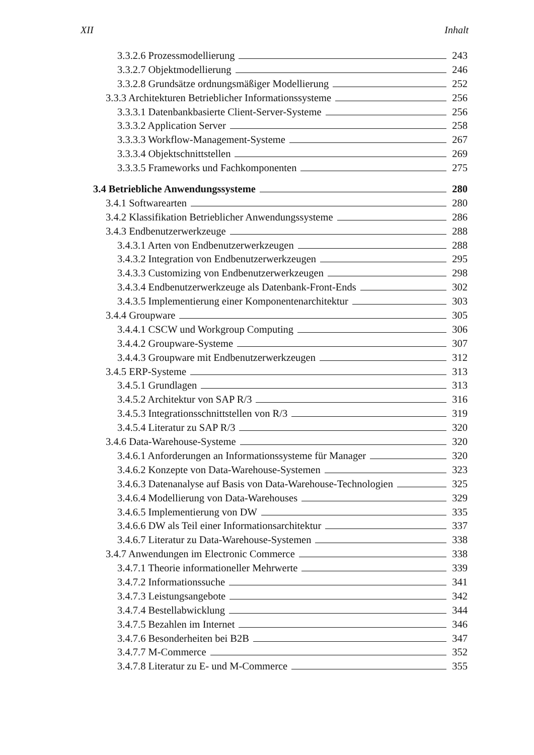XII Inhalt
3.3.2.6 Prozessmodellierung 243
3.3.2.7 Objektmodellierung 246
3.3.2.8 Grundsätze ordnungsmäßiger Modellierung 252
3.3.3 Architekturen Betrieblicher Informationssysteme 256
3.3.3.1 Datenbankbasierte Client-Server-Systeme 256
3.3.3.2 Application Server 258
3.3.3.3 Workflow-Management-Systeme 267
3.3.3.4 Objektschnittstellen 269
3.3.3.5 Frameworks und Fachkomponenten 275
3.4 Betriebliche Anwendungssysteme 280
3.4.1 Softwarearten 280
3.4.2 Klassifikation Betrieblicher Anwendungssysteme 286
3.4.3 Endbenutzerwerkzeuge 288
3.4.3.1 Arten von Endbenutzerwerkzeugen 288
3.4.3.2 Integration von Endbenutzerwerkzeugen 295
3.4.3.3 Customizing von Endbenutzerwerkzeugen 298
3.4.3.4 Endbenutzerwerkzeuge als Datenbank-Front-Ends 302
3.4.3.5 Implementierung einer Komponentenarchitektur 303
3.4.4 Groupware 305
3.4.4.1 CSCW und Workgroup Computing 306
3.4.4.2 Groupware-Systeme 307
3.4.4.3 Groupware mit Endbenutzerwerkzeugen 312
3.4.5 ERP-Systeme 313
3.4.5.1 Grundlagen 313
3.4.5.2 Architektur von SAP R/3 316
3.4.5.3 Integrationsschnittstellen von R/3 319
3.4.5.4 Literatur zu SAP R/3 320
3.4.6 Data-Warehouse-Systeme 320
3.4.6.1 Anforderungen an Informationssysteme für Manager 320
3.4.6.2 Konzepte von Data-Warehouse-Systemen 323
3.4.6.3 Datenanalyse auf Basis von Data-Warehouse-Technologien 325
3.4.6.4 Modellierung von Data-Warehouses 329
3.4.6.5 Implementierung von DW 335
3.4.6.6 DW als Teil einer Informationsarchitektur 337
3.4.6.7 Literatur zu Data-Warehouse-Systemen 338
3.4.7 Anwendungen im Electronic Commerce 338
3.4.7.1 Theorie informationeller Mehrwerte 339
3.4.7.2 Informationssuche 341
3.4.7.3 Leistungsangebote 342
3.4.7.4 Bestellabwicklung 344
3.4.7.5 Bezahlen im Internet 346
3.4.7.6 Besonderheiten bei B2B 347
3.4.7.7 M-Commerce 352
3.4.7.8 Literatur zu E- und M-Commerce 355